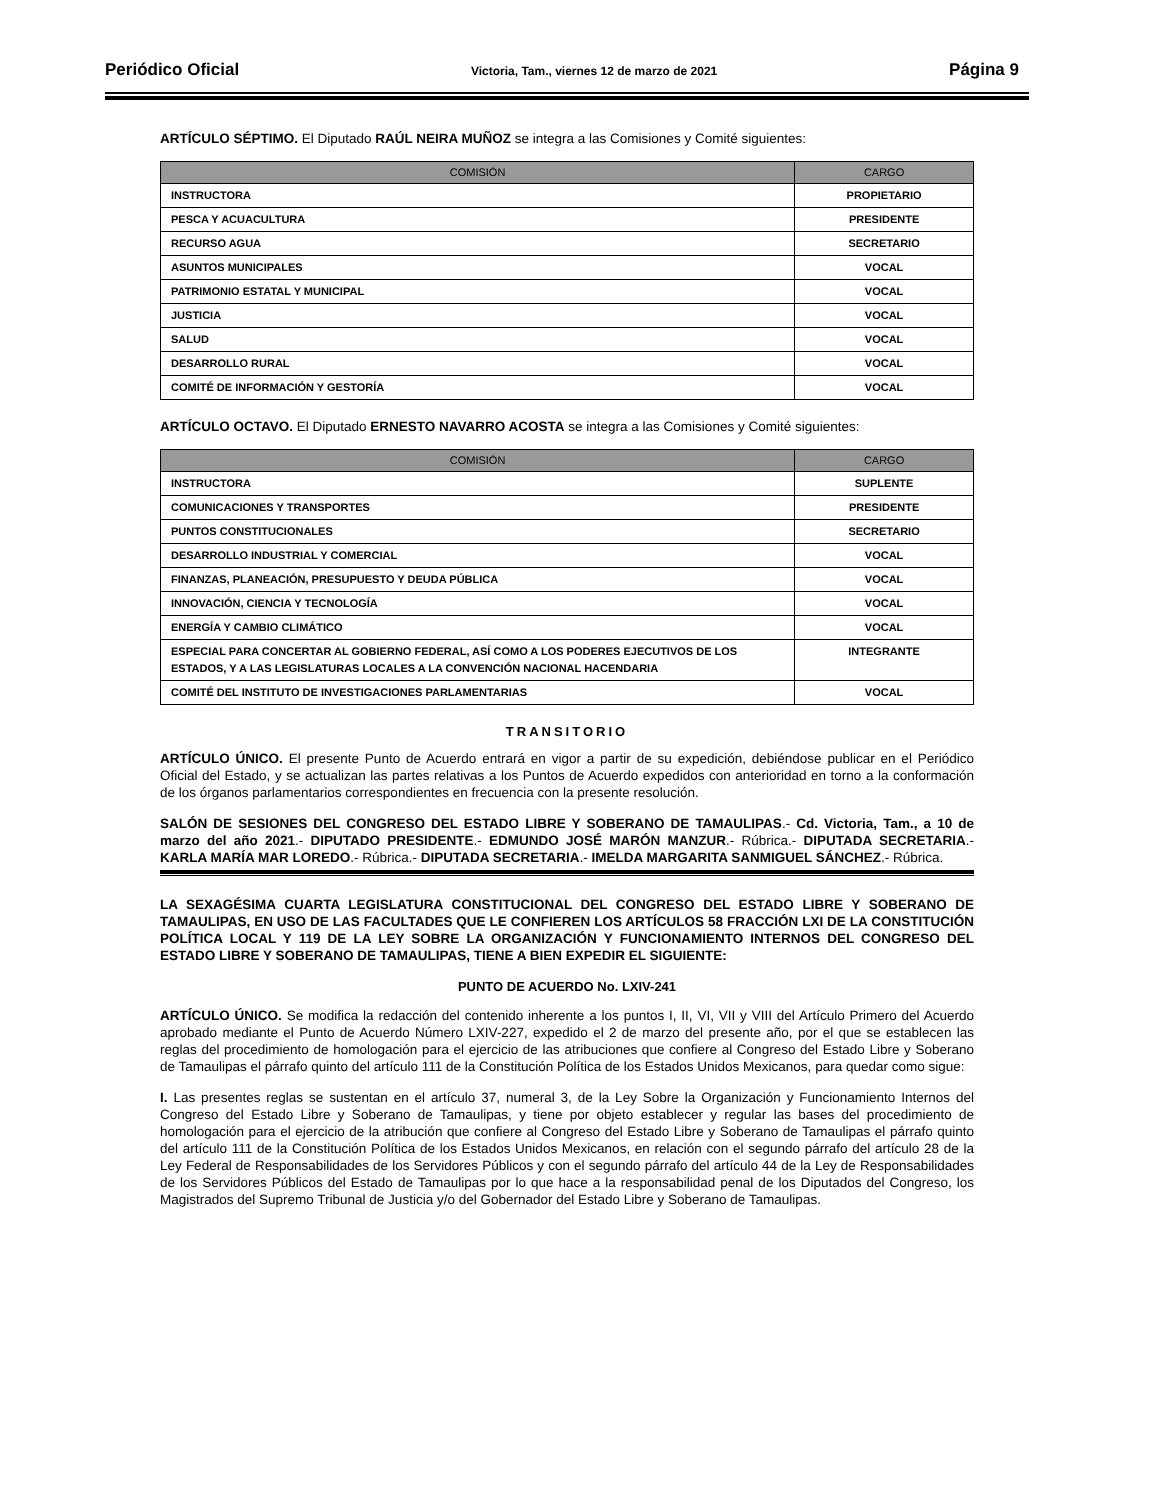Periódico Oficial Victoria, Tam., viernes 12 de marzo de 2021 Página 9
ARTÍCULO SÉPTIMO. El Diputado RAÚL NEIRA MUÑOZ se integra a las Comisiones y Comité siguientes:
| COMISIÓN | CARGO |
| --- | --- |
| INSTRUCTORA | PROPIETARIO |
| PESCA Y ACUACULTURA | PRESIDENTE |
| RECURSO AGUA | SECRETARIO |
| ASUNTOS MUNICIPALES | VOCAL |
| PATRIMONIO ESTATAL Y MUNICIPAL | VOCAL |
| JUSTICIA | VOCAL |
| SALUD | VOCAL |
| DESARROLLO RURAL | VOCAL |
| COMITÉ DE INFORMACIÓN Y GESTORÍA | VOCAL |
ARTÍCULO OCTAVO. El Diputado ERNESTO NAVARRO ACOSTA se integra a las Comisiones y Comité siguientes:
| COMISIÓN | CARGO |
| --- | --- |
| INSTRUCTORA | SUPLENTE |
| COMUNICACIONES Y TRANSPORTES | PRESIDENTE |
| PUNTOS CONSTITUCIONALES | SECRETARIO |
| DESARROLLO INDUSTRIAL Y COMERCIAL | VOCAL |
| FINANZAS, PLANEACIÓN, PRESUPUESTO Y DEUDA PÚBLICA | VOCAL |
| INNOVACIÓN, CIENCIA Y TECNOLOGÍA | VOCAL |
| ENERGÍA Y CAMBIO CLIMÁTICO | VOCAL |
| ESPECIAL PARA CONCERTAR AL GOBIERNO FEDERAL, ASÍ COMO A LOS PODERES EJECUTIVOS DE LOS ESTADOS, Y A LAS LEGISLATURAS LOCALES A LA CONVENCIÓN NACIONAL HACENDARIA | INTEGRANTE |
| COMITÉ DEL INSTITUTO DE INVESTIGACIONES PARLAMENTARIAS | VOCAL |
TRANSITORIO
ARTÍCULO ÚNICO. El presente Punto de Acuerdo entrará en vigor a partir de su expedición, debiéndose publicar en el Periódico Oficial del Estado, y se actualizan las partes relativas a los Puntos de Acuerdo expedidos con anterioridad en torno a la conformación de los órganos parlamentarios correspondientes en frecuencia con la presente resolución.
SALÓN DE SESIONES DEL CONGRESO DEL ESTADO LIBRE Y SOBERANO DE TAMAULIPAS.- Cd. Victoria, Tam., a 10 de marzo del año 2021.- DIPUTADO PRESIDENTE.- EDMUNDO JOSÉ MARÓN MANZUR.- Rúbrica.- DIPUTADA SECRETARIA.- KARLA MARÍA MAR LOREDO.- Rúbrica.- DIPUTADA SECRETARIA.- IMELDA MARGARITA SANMIGUEL SÁNCHEZ.- Rúbrica.
LA SEXAGÉSIMA CUARTA LEGISLATURA CONSTITUCIONAL DEL CONGRESO DEL ESTADO LIBRE Y SOBERANO DE TAMAULIPAS, EN USO DE LAS FACULTADES QUE LE CONFIEREN LOS ARTÍCULOS 58 FRACCIÓN LXI DE LA CONSTITUCIÓN POLÍTICA LOCAL Y 119 DE LA LEY SOBRE LA ORGANIZACIÓN Y FUNCIONAMIENTO INTERNOS DEL CONGRESO DEL ESTADO LIBRE Y SOBERANO DE TAMAULIPAS, TIENE A BIEN EXPEDIR EL SIGUIENTE:
PUNTO DE ACUERDO No. LXIV-241
ARTÍCULO ÚNICO. Se modifica la redacción del contenido inherente a los puntos I, II, VI, VII y VIII del Artículo Primero del Acuerdo aprobado mediante el Punto de Acuerdo Número LXIV-227, expedido el 2 de marzo del presente año, por el que se establecen las reglas del procedimiento de homologación para el ejercicio de las atribuciones que confiere al Congreso del Estado Libre y Soberano de Tamaulipas el párrafo quinto del artículo 111 de la Constitución Política de los Estados Unidos Mexicanos, para quedar como sigue:
I. Las presentes reglas se sustentan en el artículo 37, numeral 3, de la Ley Sobre la Organización y Funcionamiento Internos del Congreso del Estado Libre y Soberano de Tamaulipas, y tiene por objeto establecer y regular las bases del procedimiento de homologación para el ejercicio de la atribución que confiere al Congreso del Estado Libre y Soberano de Tamaulipas el párrafo quinto del artículo 111 de la Constitución Política de los Estados Unidos Mexicanos, en relación con el segundo párrafo del artículo 28 de la Ley Federal de Responsabilidades de los Servidores Públicos y con el segundo párrafo del artículo 44 de la Ley de Responsabilidades de los Servidores Públicos del Estado de Tamaulipas por lo que hace a la responsabilidad penal de los Diputados del Congreso, los Magistrados del Supremo Tribunal de Justicia y/o del Gobernador del Estado Libre y Soberano de Tamaulipas.